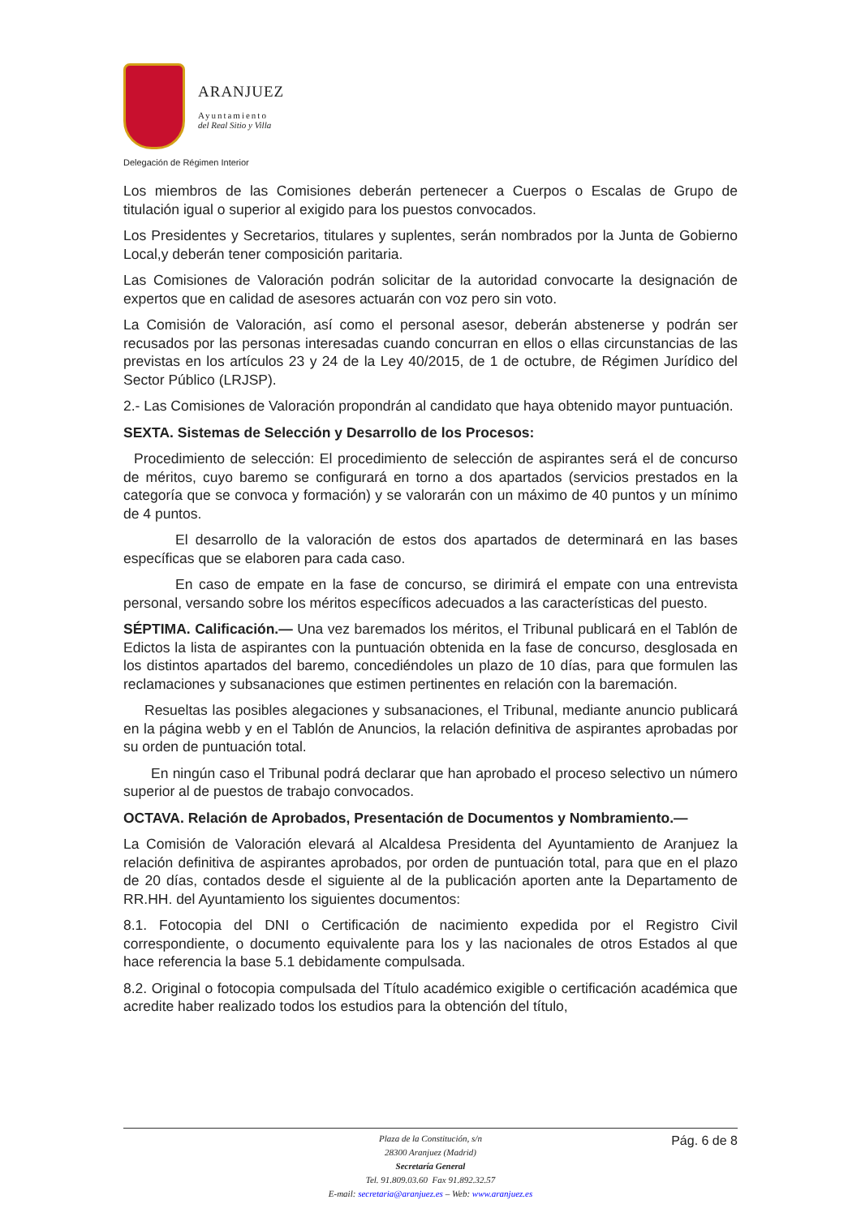ARANJUEZ
Ayuntamiento
del Real Sitio y Villa
Delegación de Régimen Interior
Los miembros de las Comisiones deberán pertenecer a Cuerpos o Escalas de Grupo de titulación igual o superior al exigido para los puestos convocados.
Los Presidentes y Secretarios, titulares y suplentes, serán nombrados por la Junta de Gobierno Local,y deberán tener composición paritaria.
Las Comisiones de Valoración podrán solicitar de la autoridad convocarte la designación de expertos que en calidad de asesores actuarán con voz pero sin voto.
La Comisión de Valoración, así como el personal asesor, deberán abstenerse y podrán ser recusados por las personas interesadas cuando concurran en ellos o ellas circunstancias de las previstas en los artículos 23 y 24 de la Ley 40/2015, de 1 de octubre, de Régimen Jurídico del Sector Público (LRJSP).
2.- Las Comisiones de Valoración propondrán al candidato que haya obtenido mayor puntuación.
SEXTA. Sistemas de Selección y Desarrollo de los Procesos:
Procedimiento de selección: El procedimiento de selección de aspirantes será el de concurso de méritos, cuyo baremo se configurará en torno a dos apartados (servicios prestados en la categoría que se convoca y formación) y se valorarán con un máximo de 40 puntos y un mínimo de 4 puntos.
El desarrollo de la valoración de estos dos apartados de determinará en las bases específicas que se elaboren para cada caso.
En caso de empate en la fase de concurso, se dirimirá el empate con una entrevista personal, versando sobre los méritos específicos adecuados a las características del puesto.
SÉPTIMA. Calificación.— Una vez baremados los méritos, el Tribunal publicará en el Tablón de Edictos la lista de aspirantes con la puntuación obtenida en la fase de concurso, desglosada en los distintos apartados del baremo, concediéndoles un plazo de 10 días, para que formulen las reclamaciones y subsanaciones que estimen pertinentes en relación con la baremación.
Resueltas las posibles alegaciones y subsanaciones, el Tribunal, mediante anuncio publicará en la página webb y en el Tablón de Anuncios, la relación definitiva de aspirantes aprobadas por su orden de puntuación total.
En ningún caso el Tribunal podrá declarar que han aprobado el proceso selectivo un número superior al de puestos de trabajo convocados.
OCTAVA. Relación de Aprobados, Presentación de Documentos y Nombramiento.—
La Comisión de Valoración elevará al Alcaldesa Presidenta del Ayuntamiento de Aranjuez la relación definitiva de aspirantes aprobados, por orden de puntuación total, para que en el plazo de 20 días, contados desde el siguiente al de la publicación aporten ante la Departamento de RR.HH. del Ayuntamiento los siguientes documentos:
8.1. Fotocopia del DNI o Certificación de nacimiento expedida por el Registro Civil correspondiente, o documento equivalente para los y las nacionales de otros Estados al que hace referencia la base 5.1 debidamente compulsada.
8.2. Original o fotocopia compulsada del Título académico exigible o certificación académica que acredite haber realizado todos los estudios para la obtención del título,
Pág. 6 de 8
Plaza de la Constitución, s/n
28300 Aranjuez (Madrid)
Secretaría General
Tel. 91.809.03.60 Fax 91.892.32.57
E-mail: secretaria@aranjuez.es – Web: www.aranjuez.es